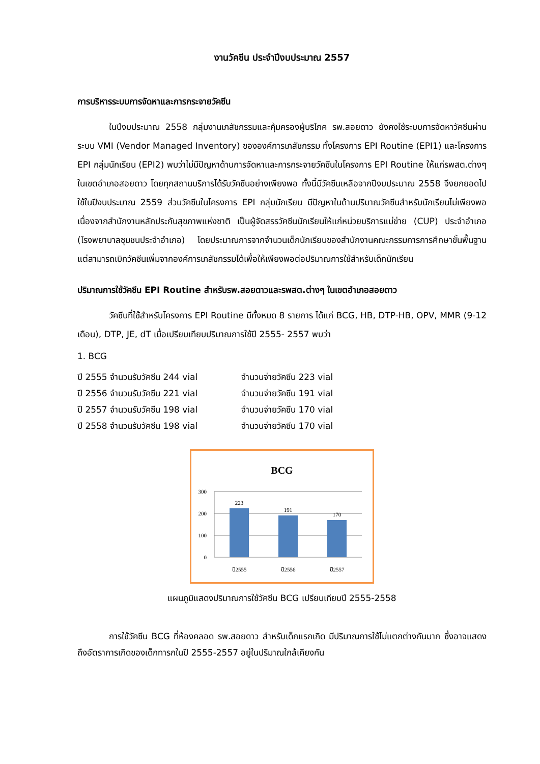งานวัคซีน ประจำปีงบประมาณ 2557
การบริหารระบบการจัดหาและการกระจายวัคซีน
ในปีงบประมาณ 2558 กลุ่มงานเภสัชกรรมและคุ้มครองผู้บริโภค รพ.สอยดาว ยังคงใช้ระบบการจัดหาวัคซีนผ่านระบบ VMI (Vendor Managed Inventory) ขององค์การเภสัชกรรม ทั้งโครงการ EPI Routine (EPI1) และโครงการ EPI กลุ่มนักเรียน (EPI2) พบว่าไม่มีปัญหาด้านการจัดหาและการกระจายวัคซีนในโครงการ EPI Routine ให้แก่รพสต.ต่างๆ ในเขตอำเภอสอยดาว โดยทุกสถานบริการได้รับวัคซีนอย่างเพียงพอ ทั้งนี้มีวัคซีนเหลือจากปีงบประมาณ 2558 จึงยกยอดไปใช้ในปีงบประมาณ 2559 ส่วนวัคซีนในโครงการ EPI กลุ่มนักเรียน มีปัญหาในด้านปริมาณวัคซีนสำหรับนักเรียนไม่เพียงพอ เนื่องจากสำนักงานหลักประกันสุขภาพแห่งชาติ เป็นผู้จัดสรรวัคซีนนักเรียนให้แก่หน่วยบริการแม่ข่าย (CUP) ประจำอำเภอ (โรงพยาบาลชุมชนประจำอำเภอ) โดยประมาณการจากจำนวนเด็กนักเรียนของสำนักงานคณะกรรมการการศึกษาขั้นพื้นฐาน แต่สามารถเบิกวัคซีนเพิ่มจากองค์การเภสัชกรรมได้เพื่อให้เพียงพอต่อปริมาณการใช้สำหรับเด็กนักเรียน
ปริมาณการใช้วัคซีน EPI Routine สำหรับรพ.สอยดาวและรพสต.ต่างๆ ในเขตอำเภอสอยดาว
วัคซีนที่ใช้สำหรับโครงการ EPI Routine มีทั้งหมด 8 รายการ ได้แก่ BCG, HB, DTP-HB, OPV, MMR (9-12 เดือน), DTP, JE, dT เมื่อเปรียบเทียบปริมาณการใช้ปี 2555- 2557 พบว่า
1. BCG
ปี 2555 จำนวนรับวัคซีน 244 vial จำนวนจ่ายวัคซีน 223 vial
ปี 2556 จำนวนรับวัคซีน 221 vial จำนวนจ่ายวัคซีน 191 vial
ปี 2557 จำนวนรับวัคซีน 198 vial จำนวนจ่ายวัคซีน 170 vial
ปี 2558 จำนวนรับวัคซีน 198 vial จำนวนจ่ายวัคซีน 170 vial
BCG
300
200
100
0
223
191
170
ปี2555
ปี2556
ปี2557
แผนภูมิแสดงปริมาณการใช้วัคซีน BCG เปรียบเทียบปี 2555-2558
การใช้วัคซีน BCG ที่ห้องคลอด รพ.สอยดาว สำหรับเด็กแรกเกิด มีปริมาณการใช้ไม่แตกต่างกันมาก ซึ่งอาจแสดงถึงอัตราการเกิดของเด็กทารกในปี 2555-2557 อยู่ในปริมาณใกล้เคียงกัน